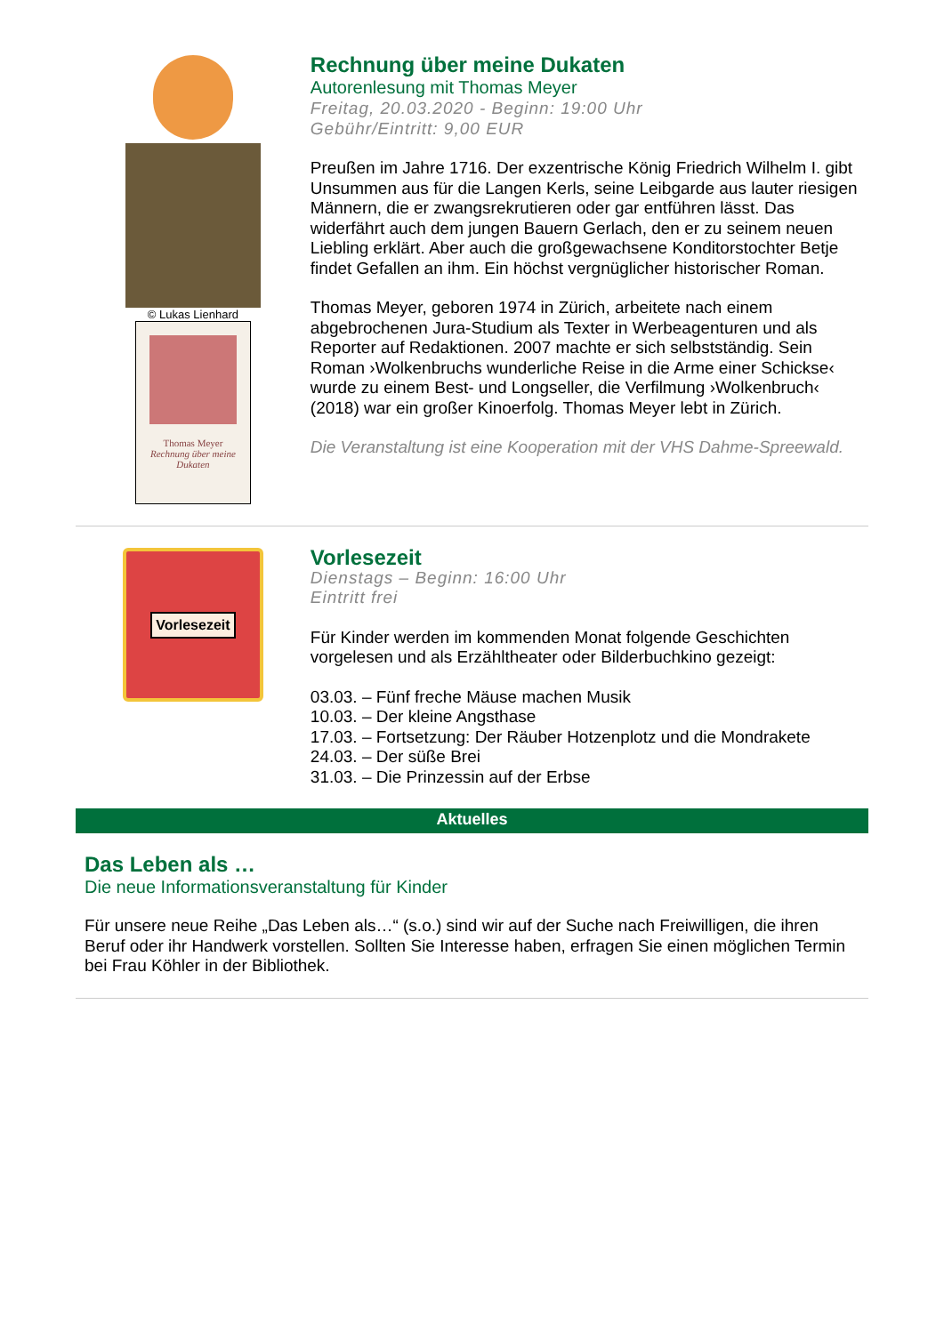© Lukas Lienhard
Thomas Meyer
Rechnung über meine Dukaten
Rechnung über meine Dukaten
Autorenlesung mit Thomas Meyer
Freitag, 20.03.2020 - Beginn: 19:00 Uhr
Gebühr/Eintritt: 9,00 EUR
Preußen im Jahre 1716. Der exzentrische König Friedrich Wilhelm I. gibt Unsummen aus für die Langen Kerls, seine Leibgarde aus lauter riesigen Männern, die er zwangsrekrutieren oder gar entführen lässt. Das widerfährt auch dem jungen Bauern Gerlach, den er zu seinem neuen Liebling erklärt. Aber auch die großgewachsene Konditorstochter Betje findet Gefallen an ihm. Ein höchst vergnüglicher historischer Roman.
Thomas Meyer, geboren 1974 in Zürich, arbeitete nach einem abgebrochenen Jura-Studium als Texter in Werbeagenturen und als Reporter auf Redaktionen. 2007 machte er sich selbstständig. Sein Roman ›Wolkenbruchs wunderliche Reise in die Arme einer Schickse‹ wurde zu einem Best- und Longseller, die Verfilmung ›Wolkenbruch‹ (2018) war ein großer Kinoerfolg. Thomas Meyer lebt in Zürich.
Die Veranstaltung ist eine Kooperation mit der VHS Dahme-Spreewald.
Vorlesezeit
Vorlesezeit
Dienstags – Beginn: 16:00 Uhr
Eintritt frei
Für Kinder werden im kommenden Monat folgende Geschichten vorgelesen und als Erzähltheater oder Bilderbuchkino gezeigt:
03.03. – Fünf freche Mäuse machen Musik
10.03. – Der kleine Angsthase
17.03. – Fortsetzung: Der Räuber Hotzenplotz und die Mondrakete
24.03. – Der süße Brei
31.03. – Die Prinzessin auf der Erbse
Aktuelles
Das Leben als …
Die neue Informationsveranstaltung für Kinder
Für unsere neue Reihe „Das Leben als…“ (s.o.) sind wir auf der Suche nach Freiwilligen, die ihren Beruf oder ihr Handwerk vorstellen. Sollten Sie Interesse haben, erfragen Sie einen möglichen Termin bei Frau Köhler in der Bibliothek.